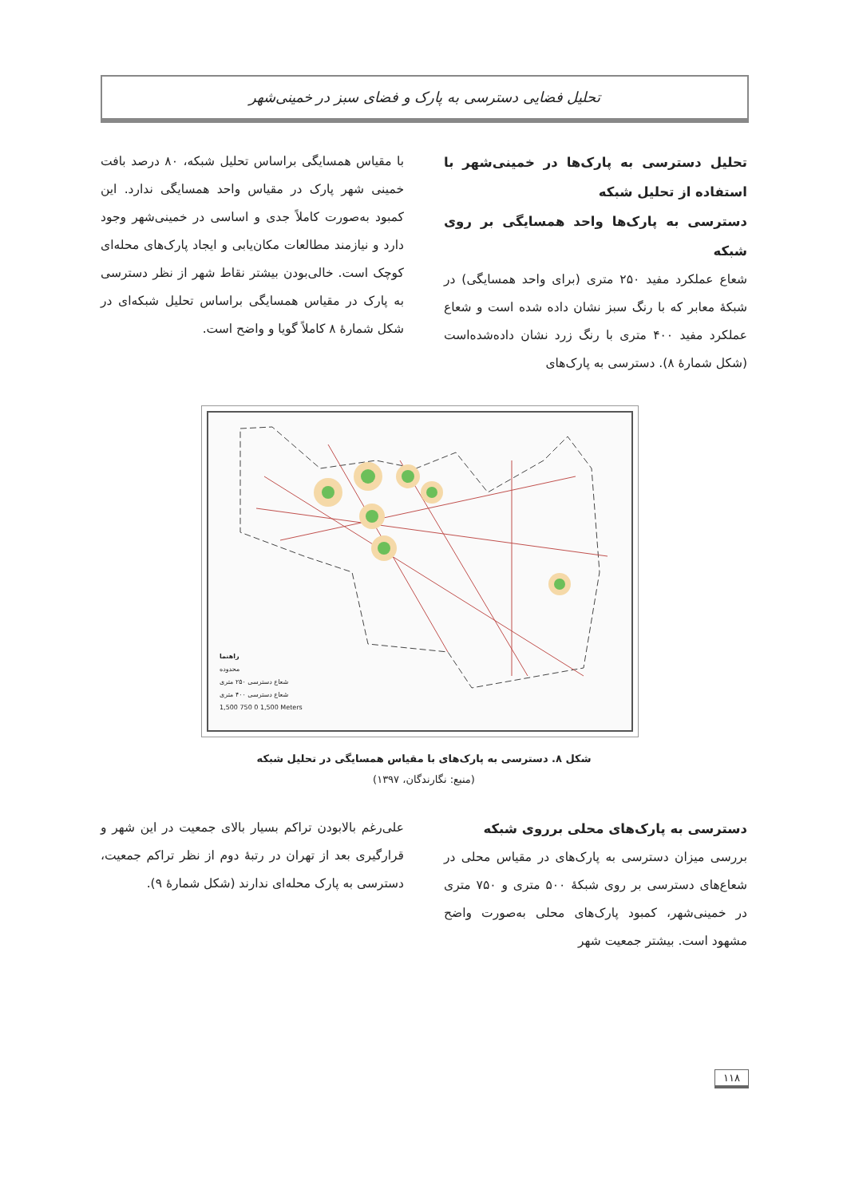تحلیل فضایی دسترسی به پارک و فضای سبز در خمینی‌شهر
تحلیل دسترسی به پارک‌ها در خمینی‌شهر با استفاده از تحلیل شبکه
دسترسی به پارک‌ها واحد همسایگی بر روی شبکه
شعاع عملکرد مفید ۲۵۰ متری (برای واحد همسایگی) در شبکهٔ معابر که با رنگ سبز نشان داده شده است و شعاع عملکرد مفید ۴۰۰ متری با رنگ زرد نشان داده‌شده‌است (شکل شمارهٔ ۸). دسترسی به پارک‌های
با مقیاس همسایگی براساس تحلیل شبکه، ۸۰ درصد بافت خمینی شهر پارک در مقیاس واحد همسایگی ندارد. این کمبود به‌صورت کاملاً جدی و اساسی در خمینی‌شهر وجود دارد و نیازمند مطالعات مکان‌یابی و ایجاد پارک‌های محله‌ای کوچک است. خالی‌بودن بیشتر نقاط شهر از نظر دسترسی به پارک در مقیاس همسایگی براساس تحلیل شبکه‌ای در شکل شمارهٔ ۸ کاملاً گویا و واضح است.
راهنما
محدوده
شعاع دسترسی ۲۵۰ متری
شعاع دسترسی ۴۰۰ متری
1,500 750 0 1,500 Meters
شکل ۸. دسترسی به پارک‌های با مقیاس همسایگی در تحلیل شبکه
(منبع: نگارندگان، ۱۳۹۷)
دسترسی به پارک‌های محلی برروی شبکه
بررسی میزان دسترسی به پارک‌های در مقیاس محلی در شعاع‌های دسترسی بر روی شبکهٔ ۵۰۰ متری و ۷۵۰ متری در خمینی‌شهر، کمبود پارک‌های محلی به‌صورت واضح مشهود است. بیشتر جمعیت شهر
علی‌رغم بالابودن تراکم بسیار بالای جمعیت در این شهر و قرارگیری بعد از تهران در رتبهٔ دوم از نظر تراکم جمعیت، دسترسی به پارک محله‌ای ندارند (شکل شمارهٔ ۹).
۱۱۸